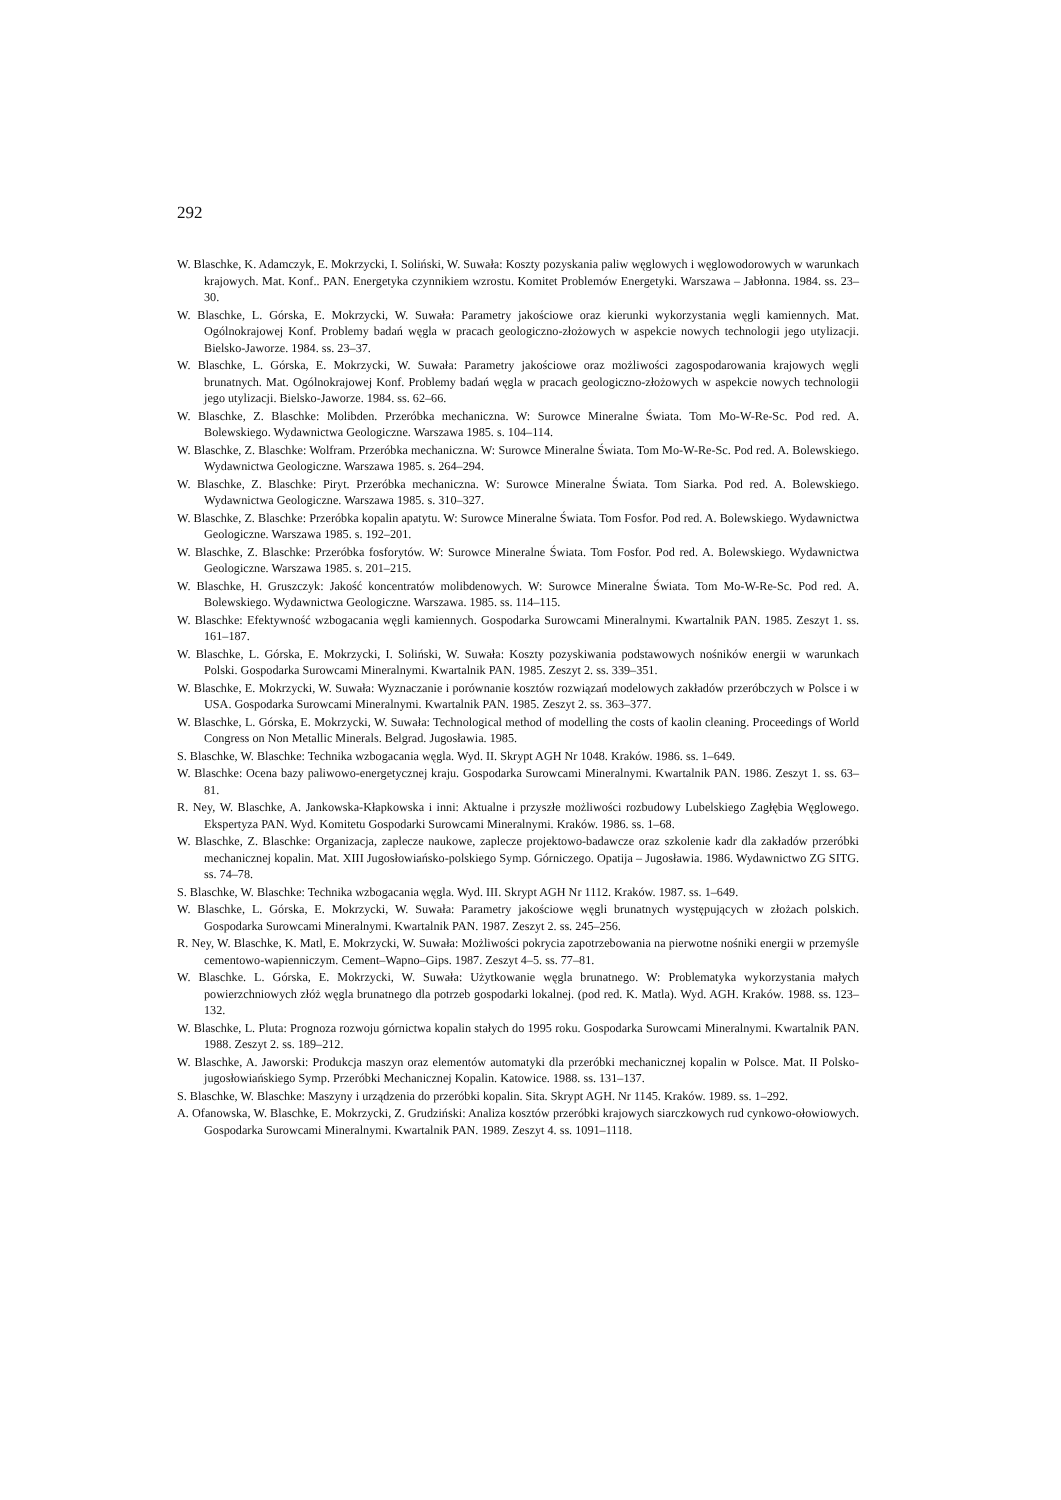292
W. Blaschke, K. Adamczyk, E. Mokrzycki, I. Soliński, W. Suwała: Koszty pozyskania paliw węglowych i węglowodorowych w warunkach krajowych. Mat. Konf.. PAN. Energetyka czynnikiem wzrostu. Komitet Problemów Energetyki. Warszawa – Jabłonna. 1984. ss. 23–30.
W. Blaschke, L. Górska, E. Mokrzycki, W. Suwała: Parametry jakościowe oraz kierunki wykorzystania węgli kamiennych. Mat. Ogólnokrajowej Konf. Problemy badań węgla w pracach geologiczno-złożowych w aspekcie nowych technologii jego utylizacji. Bielsko-Jaworze. 1984. ss. 23–37.
W. Blaschke, L. Górska, E. Mokrzycki, W. Suwała: Parametry jakościowe oraz możliwości zagospodarowania krajowych węgli brunatnych. Mat. Ogólnokrajowej Konf. Problemy badań węgla w pracach geologiczno-złożowych w aspekcie nowych technologii jego utylizacji. Bielsko-Jaworze. 1984. ss. 62–66.
W. Blaschke, Z. Blaschke: Molibden. Przeróbka mechaniczna. W: Surowce Mineralne Świata. Tom Mo-W-Re-Sc. Pod red. A. Bolewskiego. Wydawnictwa Geologiczne. Warszawa 1985. s. 104–114.
W. Blaschke, Z. Blaschke: Wolfram. Przeróbka mechaniczna. W: Surowce Mineralne Świata. Tom Mo-W-Re-Sc. Pod red. A. Bolewskiego. Wydawnictwa Geologiczne. Warszawa 1985. s. 264–294.
W. Blaschke, Z. Blaschke: Piryt. Przeróbka mechaniczna. W: Surowce Mineralne Świata. Tom Siarka. Pod red. A. Bolewskiego. Wydawnictwa Geologiczne. Warszawa 1985. s. 310–327.
W. Blaschke, Z. Blaschke: Przeróbka kopalin apatytu. W: Surowce Mineralne Świata. Tom Fosfor. Pod red. A. Bolewskiego. Wydawnictwa Geologiczne. Warszawa 1985. s. 192–201.
W. Blaschke, Z. Blaschke: Przeróbka fosforytów. W: Surowce Mineralne Świata. Tom Fosfor. Pod red. A. Bolewskiego. Wydawnictwa Geologiczne. Warszawa 1985. s. 201–215.
W. Blaschke, H. Gruszczyk: Jakość koncentratów molibdenowych. W: Surowce Mineralne Świata. Tom Mo-W-Re-Sc. Pod red. A. Bolewskiego. Wydawnictwa Geologiczne. Warszawa. 1985. ss. 114–115.
W. Blaschke: Efektywność wzbogacania węgli kamiennych. Gospodarka Surowcami Mineralnymi. Kwartalnik PAN. 1985. Zeszyt 1. ss. 161–187.
W. Blaschke, L. Górska, E. Mokrzycki, I. Soliński, W. Suwała: Koszty pozyskiwania podstawowych nośników energii w warunkach Polski. Gospodarka Surowcami Mineralnymi. Kwartalnik PAN. 1985. Zeszyt 2. ss. 339–351.
W. Blaschke, E. Mokrzycki, W. Suwała: Wyznaczanie i porównanie kosztów rozwiązań modelowych zakładów przeróbczych w Polsce i w USA. Gospodarka Surowcami Mineralnymi. Kwartalnik PAN. 1985. Zeszyt 2. ss. 363–377.
W. Blaschke, L. Górska, E. Mokrzycki, W. Suwała: Technological method of modelling the costs of kaolin cleaning. Proceedings of World Congress on Non Metallic Minerals. Belgrad. Jugosławia. 1985.
S. Blaschke, W. Blaschke: Technika wzbogacania węgla. Wyd. II. Skrypt AGH Nr 1048. Kraków. 1986. ss. 1–649.
W. Blaschke: Ocena bazy paliwowo-energetycznej kraju. Gospodarka Surowcami Mineralnymi. Kwartalnik PAN. 1986. Zeszyt 1. ss. 63–81.
R. Ney, W. Blaschke, A. Jankowska-Kłapkowska i inni: Aktualne i przyszłe możliwości rozbudowy Lubelskiego Zagłębia Węglowego. Ekspertyza PAN. Wyd. Komitetu Gospodarki Surowcami Mineralnymi. Kraków. 1986. ss. 1–68.
W. Blaschke, Z. Blaschke: Organizacja, zaplecze naukowe, zaplecze projektowo-badawcze oraz szkolenie kadr dla zakładów przeróbki mechanicznej kopalin. Mat. XIII Jugosłowiańsko-polskiego Symp. Górniczego. Opatija – Jugosławia. 1986. Wydawnictwo ZG SITG. ss. 74–78.
S. Blaschke, W. Blaschke: Technika wzbogacania węgla. Wyd. III. Skrypt AGH Nr 1112. Kraków. 1987. ss. 1–649.
W. Blaschke, L. Górska, E. Mokrzycki, W. Suwała: Parametry jakościowe węgli brunatnych występujących w złożach polskich. Gospodarka Surowcami Mineralnymi. Kwartalnik PAN. 1987. Zeszyt 2. ss. 245–256.
R. Ney, W. Blaschke, K. Matl, E. Mokrzycki, W. Suwała: Możliwości pokrycia zapotrzebowania na pierwotne nośniki energii w przemyśle cementowo-wapienniczym. Cement–Wapno–Gips. 1987. Zeszyt 4–5. ss. 77–81.
W. Blaschke. L. Górska, E. Mokrzycki, W. Suwała: Użytkowanie węgla brunatnego. W: Problematyka wykorzystania małych powierzchniowych złóż węgla brunatnego dla potrzeb gospodarki lokalnej. (pod red. K. Matla). Wyd. AGH. Kraków. 1988. ss. 123–132.
W. Blaschke, L. Pluta: Prognoza rozwoju górnictwa kopalin stałych do 1995 roku. Gospodarka Surowcami Mineralnymi. Kwartalnik PAN. 1988. Zeszyt 2. ss. 189–212.
W. Blaschke, A. Jaworski: Produkcja maszyn oraz elementów automatyki dla przeróbki mechanicznej kopalin w Polsce. Mat. II Polsko-jugosłowiańskiego Symp. Przeróbki Mechanicznej Kopalin. Katowice. 1988. ss. 131–137.
S. Blaschke, W. Blaschke: Maszyny i urządzenia do przeróbki kopalin. Sita. Skrypt AGH. Nr 1145. Kraków. 1989. ss. 1–292.
A. Ofanowska, W. Blaschke, E. Mokrzycki, Z. Grudziński: Analiza kosztów przeróbki krajowych siarczkowych rud cynkowo-ołowiowych. Gospodarka Surowcami Mineralnymi. Kwartalnik PAN. 1989. Zeszyt 4. ss. 1091–1118.